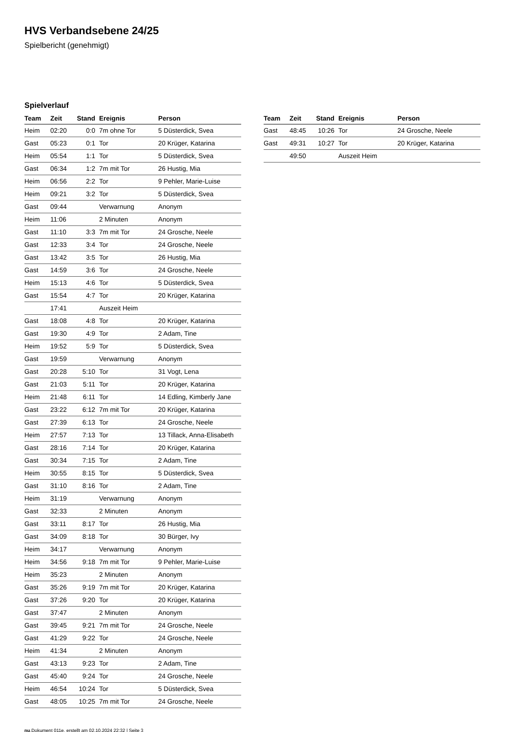HVS Verbandsebene 24/25
Spielbericht (genehmigt)
Spielverlauf
| Team | Zeit | Stand | Ereignis | Person |
| --- | --- | --- | --- | --- |
| Heim | 02:20 | 0:0 | 7m ohne Tor | 5 Düsterdick, Svea |
| Gast | 05:23 | 0:1 | Tor | 20 Krüger, Katarina |
| Heim | 05:54 | 1:1 | Tor | 5 Düsterdick, Svea |
| Gast | 06:34 | 1:2 | 7m mit Tor | 26 Hustig, Mia |
| Heim | 06:56 | 2:2 | Tor | 9 Pehler, Marie-Luise |
| Heim | 09:21 | 3:2 | Tor | 5 Düsterdick, Svea |
| Gast | 09:44 | | Verwarnung | Anonym |
| Heim | 11:06 | | 2 Minuten | Anonym |
| Gast | 11:10 | 3:3 | 7m mit Tor | 24 Grosche, Neele |
| Gast | 12:33 | 3:4 | Tor | 24 Grosche, Neele |
| Gast | 13:42 | 3:5 | Tor | 26 Hustig, Mia |
| Gast | 14:59 | 3:6 | Tor | 24 Grosche, Neele |
| Heim | 15:13 | 4:6 | Tor | 5 Düsterdick, Svea |
| Gast | 15:54 | 4:7 | Tor | 20 Krüger, Katarina |
| | 17:41 | | Auszeit Heim | |
| Gast | 18:08 | 4:8 | Tor | 20 Krüger, Katarina |
| Gast | 19:30 | 4:9 | Tor | 2 Adam, Tine |
| Heim | 19:52 | 5:9 | Tor | 5 Düsterdick, Svea |
| Gast | 19:59 | | Verwarnung | Anonym |
| Gast | 20:28 | 5:10 | Tor | 31 Vogt, Lena |
| Gast | 21:03 | 5:11 | Tor | 20 Krüger, Katarina |
| Heim | 21:48 | 6:11 | Tor | 14 Edling, Kimberly Jane |
| Gast | 23:22 | 6:12 | 7m mit Tor | 20 Krüger, Katarina |
| Gast | 27:39 | 6:13 | Tor | 24 Grosche, Neele |
| Heim | 27:57 | 7:13 | Tor | 13 Tillack, Anna-Elisabeth |
| Gast | 28:16 | 7:14 | Tor | 20 Krüger, Katarina |
| Gast | 30:34 | 7:15 | Tor | 2 Adam, Tine |
| Heim | 30:55 | 8:15 | Tor | 5 Düsterdick, Svea |
| Gast | 31:10 | 8:16 | Tor | 2 Adam, Tine |
| Heim | 31:19 | | Verwarnung | Anonym |
| Gast | 32:33 | | 2 Minuten | Anonym |
| Gast | 33:11 | 8:17 | Tor | 26 Hustig, Mia |
| Gast | 34:09 | 8:18 | Tor | 30 Bürger, Ivy |
| Heim | 34:17 | | Verwarnung | Anonym |
| Heim | 34:56 | 9:18 | 7m mit Tor | 9 Pehler, Marie-Luise |
| Heim | 35:23 | | 2 Minuten | Anonym |
| Gast | 35:26 | 9:19 | 7m mit Tor | 20 Krüger, Katarina |
| Gast | 37:26 | 9:20 | Tor | 20 Krüger, Katarina |
| Gast | 37:47 | | 2 Minuten | Anonym |
| Gast | 39:45 | 9:21 | 7m mit Tor | 24 Grosche, Neele |
| Gast | 41:29 | 9:22 | Tor | 24 Grosche, Neele |
| Heim | 41:34 | | 2 Minuten | Anonym |
| Gast | 43:13 | 9:23 | Tor | 2 Adam, Tine |
| Gast | 45:40 | 9:24 | Tor | 24 Grosche, Neele |
| Heim | 46:54 | 10:24 | Tor | 5 Düsterdick, Svea |
| Gast | 48:05 | 10:25 | 7m mit Tor | 24 Grosche, Neele |
| Team | Zeit | Stand | Ereignis | Person |
| --- | --- | --- | --- | --- |
| Gast | 48:45 | 10:26 | Tor | 24 Grosche, Neele |
| Gast | 49:31 | 10:27 | Tor | 20 Krüger, Katarina |
| | 49:50 | | Auszeit Heim | |
nu.Dokument 011e, erstellt am 02.10.2024 22:32 | Seite 3